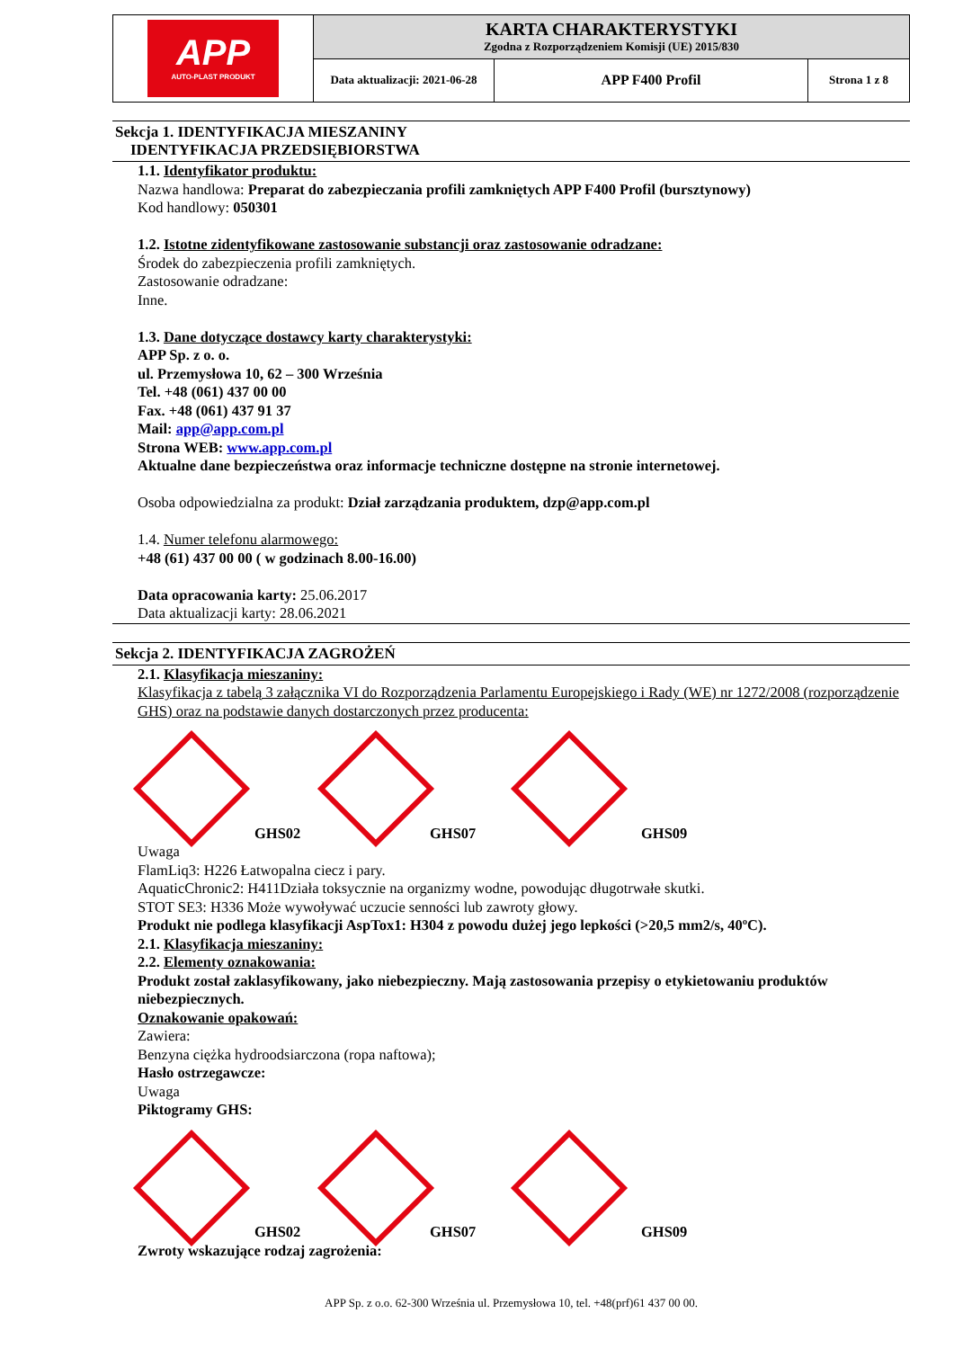| APP AUTO-PLAST PRODUKT | KARTA CHARAKTERYSTYKI Zgodna z Rozporządzeniem Komisji (UE) 2015/830 | | |
| | Data aktualizacji: 2021-06-28 | APP F400 Profil | Strona 1 z 8 |
Sekcja 1. IDENTYFIKACJA MIESZANINY
IDENTYFIKACJA PRZEDSIĘBIORSTWA
1.1. Identyfikator produktu:
Nazwa handlowa: Preparat do zabezpieczania profili zamkniętych APP F400 Profil (bursztynowy)
Kod handlowy: 050301
1.2. Istotne zidentyfikowane zastosowanie substancji oraz zastosowanie odradzane:
Środek do zabezpieczenia profili zamkniętych.
Zastosowanie odradzane:
Inne.
1.3. Dane dotyczące dostawcy karty charakterystyki:
APP Sp. z o. o.
ul. Przemysłowa 10, 62 – 300 Września
Tel. +48 (061) 437 00 00
Fax. +48 (061) 437 91 37
Mail: app@app.com.pl
Strona WEB: www.app.com.pl
Aktualne dane bezpieczeństwa oraz informacje techniczne dostępne na stronie internetowej.
Osoba odpowiedzialna za produkt: Dział zarządzania produktem, dzp@app.com.pl
1.4. Numer telefonu alarmowego:
+48 (61) 437 00 00 ( w godzinach 8.00-16.00)
Data opracowania karty: 25.06.2017
Data aktualizacji karty: 28.06.2021
Sekcja 2. IDENTYFIKACJA ZAGROŻEŃ
2.1. Klasyfikacja mieszaniny:
Klasyfikacja z tabelą 3 załącznika VI do Rozporządzenia Parlamentu Europejskiego i Rady (WE) nr 1272/2008 (rozporządzenie GHS) oraz na podstawie danych dostarczonych przez producenta:
GHS02
GHS07
GHS09
Uwaga
FlamLiq3: H226 Łatwopalna ciecz i pary.
AquaticChronic2: H411Działa toksycznie na organizmy wodne, powodując długotrwałe skutki.
STOT SE3: H336 Może wywoływać uczucie senności lub zawroty głowy.
Produkt nie podlega klasyfikacji AspTox1: H304 z powodu dużej jego lepkości (>20,5 mm2/s, 40ºC).
2.1. Klasyfikacja mieszaniny:
2.2. Elementy oznakowania:
Produkt został zaklasyfikowany, jako niebezpieczny. Mają zastosowania przepisy o etykietowaniu produktów niebezpiecznych.
Oznakowanie opakowań:
Zawiera:
Benzyna ciężka hydroodsiarczona (ropa naftowa);
Hasło ostrzegawcze:
Uwaga
Piktogramy GHS:
GHS02
GHS07
GHS09
Zwroty wskazujące rodzaj zagrożenia:
APP Sp. z o.o. 62-300 Września ul. Przemysłowa 10, tel. +48(prf)61 437 00 00.